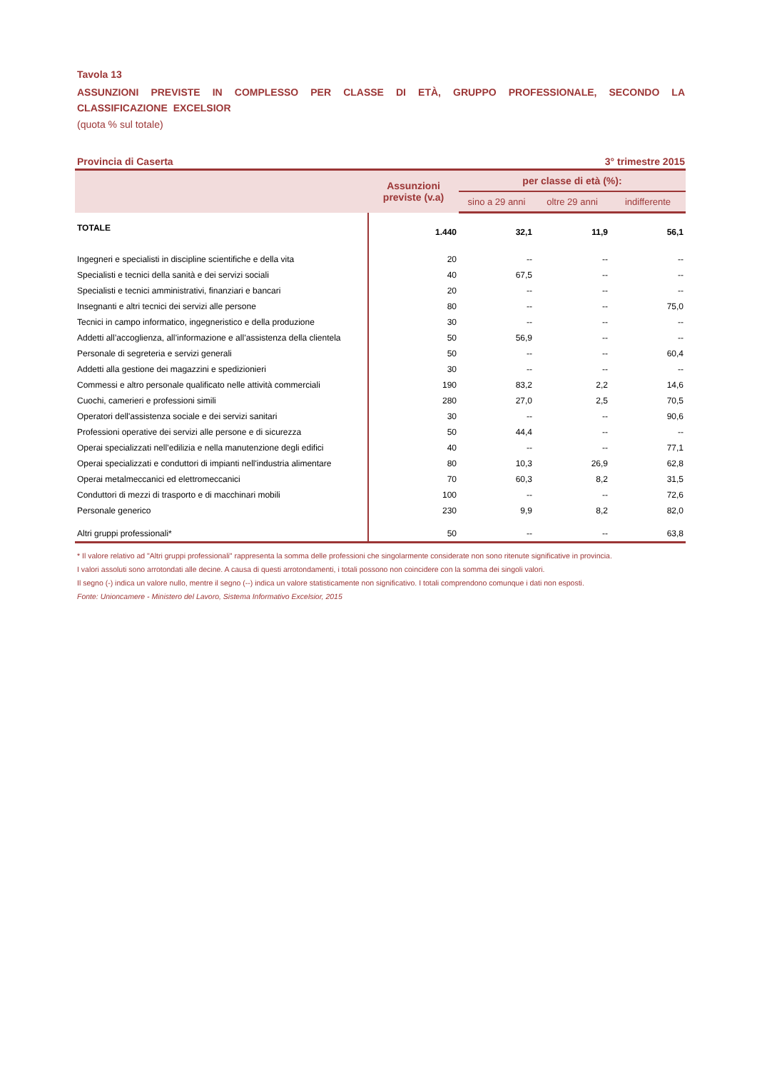Tavola 13
ASSUNZIONI PREVISTE IN COMPLESSO PER CLASSE DI ETÀ, GRUPPO PROFESSIONALE, SECONDO LA CLASSIFICAZIONE EXCELSIOR
(quota % sul totale)
Provincia di Caserta 3° trimestre 2015
| | Assunzioni previste (v.a) | per classe di età (%): | | |
| --- | --- | --- | --- | --- |
| | | sino a 29 anni | oltre 29 anni | indifferente |
| TOTALE | 1.440 | 32,1 | 11,9 | 56,1 |
| Ingegneri e specialisti in discipline scientifiche e della vita | 20 | -- | -- | -- |
| Specialisti e tecnici della sanità e dei servizi sociali | 40 | 67,5 | -- | -- |
| Specialisti e tecnici amministrativi, finanziari e bancari | 20 | -- | -- | -- |
| Insegnanti e altri tecnici dei servizi alle persone | 80 | -- | -- | 75,0 |
| Tecnici in campo informatico, ingegneristico e della produzione | 30 | -- | -- | -- |
| Addetti all’accoglienza, all’informazione e all’assistenza della clientela | 50 | 56,9 | -- | -- |
| Personale di segreteria e servizi generali | 50 | -- | -- | 60,4 |
| Addetti alla gestione dei magazzini e spedizionieri | 30 | -- | -- | -- |
| Commessi e altro personale qualificato nelle attività commerciali | 190 | 83,2 | 2,2 | 14,6 |
| Cuochi, camerieri e professioni simili | 280 | 27,0 | 2,5 | 70,5 |
| Operatori dell'assistenza sociale e dei servizi sanitari | 30 | -- | -- | 90,6 |
| Professioni operative dei servizi alle persone e di sicurezza | 50 | 44,4 | -- | -- |
| Operai specializzati nell’edilizia e nella manutenzione degli edifici | 40 | -- | -- | 77,1 |
| Operai specializzati e conduttori di impianti nell'industria alimentare | 80 | 10,3 | 26,9 | 62,8 |
| Operai metalmeccanici ed elettromeccanici | 70 | 60,3 | 8,2 | 31,5 |
| Conduttori di mezzi di trasporto e di macchinari mobili | 100 | -- | -- | 72,6 |
| Personale generico | 230 | 9,9 | 8,2 | 82,0 |
| Altri gruppi professionali* | 50 | -- | -- | 63,8 |
* Il valore relativo ad "Altri gruppi professionali" rappresenta la somma delle professioni che singolarmente considerate non sono ritenute significative in provincia.
I valori assoluti sono arrotondati alle decine. A causa di questi arrotondamenti, i totali possono non coincidere con la somma dei singoli valori.
Il segno (-) indica un valore nullo, mentre il segno (--) indica un valore statisticamente non significativo. I totali comprendono comunque i dati non esposti.
Fonte: Unioncamere - Ministero del Lavoro, Sistema Informativo Excelsior, 2015